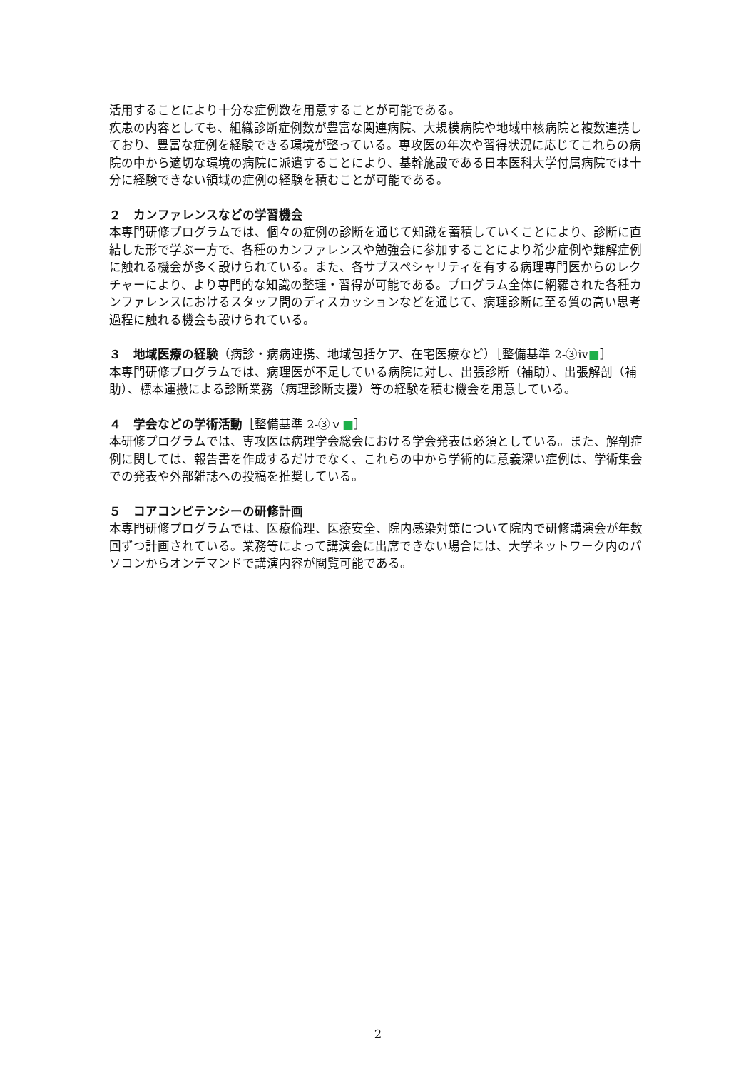活用することにより十分な症例数を用意することが可能である。
疾患の内容としても、組織診断症例数が豊富な関連病院、大規模病院や地域中核病院と複数連携しており、豊富な症例を経験できる環境が整っている。専攻医の年次や習得状況に応じてこれらの病院の中から適切な環境の病院に派遣することにより、基幹施設である日本医科大学付属病院では十分に経験できない領域の症例の経験を積むことが可能である。
２　カンファレンスなどの学習機会
本専門研修プログラムでは、個々の症例の診断を通じて知識を蓄積していくことにより、診断に直結した形で学ぶ一方で、各種のカンファレンスや勉強会に参加することにより希少症例や難解症例に触れる機会が多く設けられている。また、各サブスペシャリティを有する病理専門医からのレクチャーにより、より専門的な知識の整理・習得が可能である。プログラム全体に網羅された各種カンファレンスにおけるスタッフ間のディスカッションなどを通じて、病理診断に至る質の高い思考過程に触れる機会も設けられている。
３　地域医療の経験（病診・病病連携、地域包括ケア、在宅医療など）［整備基準 2-③ⅳ■］
本専門研修プログラムでは、病理医が不足している病院に対し、出張診断（補助）、出張解剖（補助）、標本運搬による診断業務（病理診断支援）等の経験を積む機会を用意している。
４　学会などの学術活動［整備基準 2-③ｖ■］
本研修プログラムでは、専攻医は病理学会総会における学会発表は必須としている。また、解剖症例に関しては、報告書を作成するだけでなく、これらの中から学術的に意義深い症例は、学術集会での発表や外部雑誌への投稿を推奨している。
５　コアコンピテンシーの研修計画
本専門研修プログラムでは、医療倫理、医療安全、院内感染対策について院内で研修講演会が年数回ずつ計画されている。業務等によって講演会に出席できない場合には、大学ネットワーク内のパソコンからオンデマンドで講演内容が閲覧可能である。
2